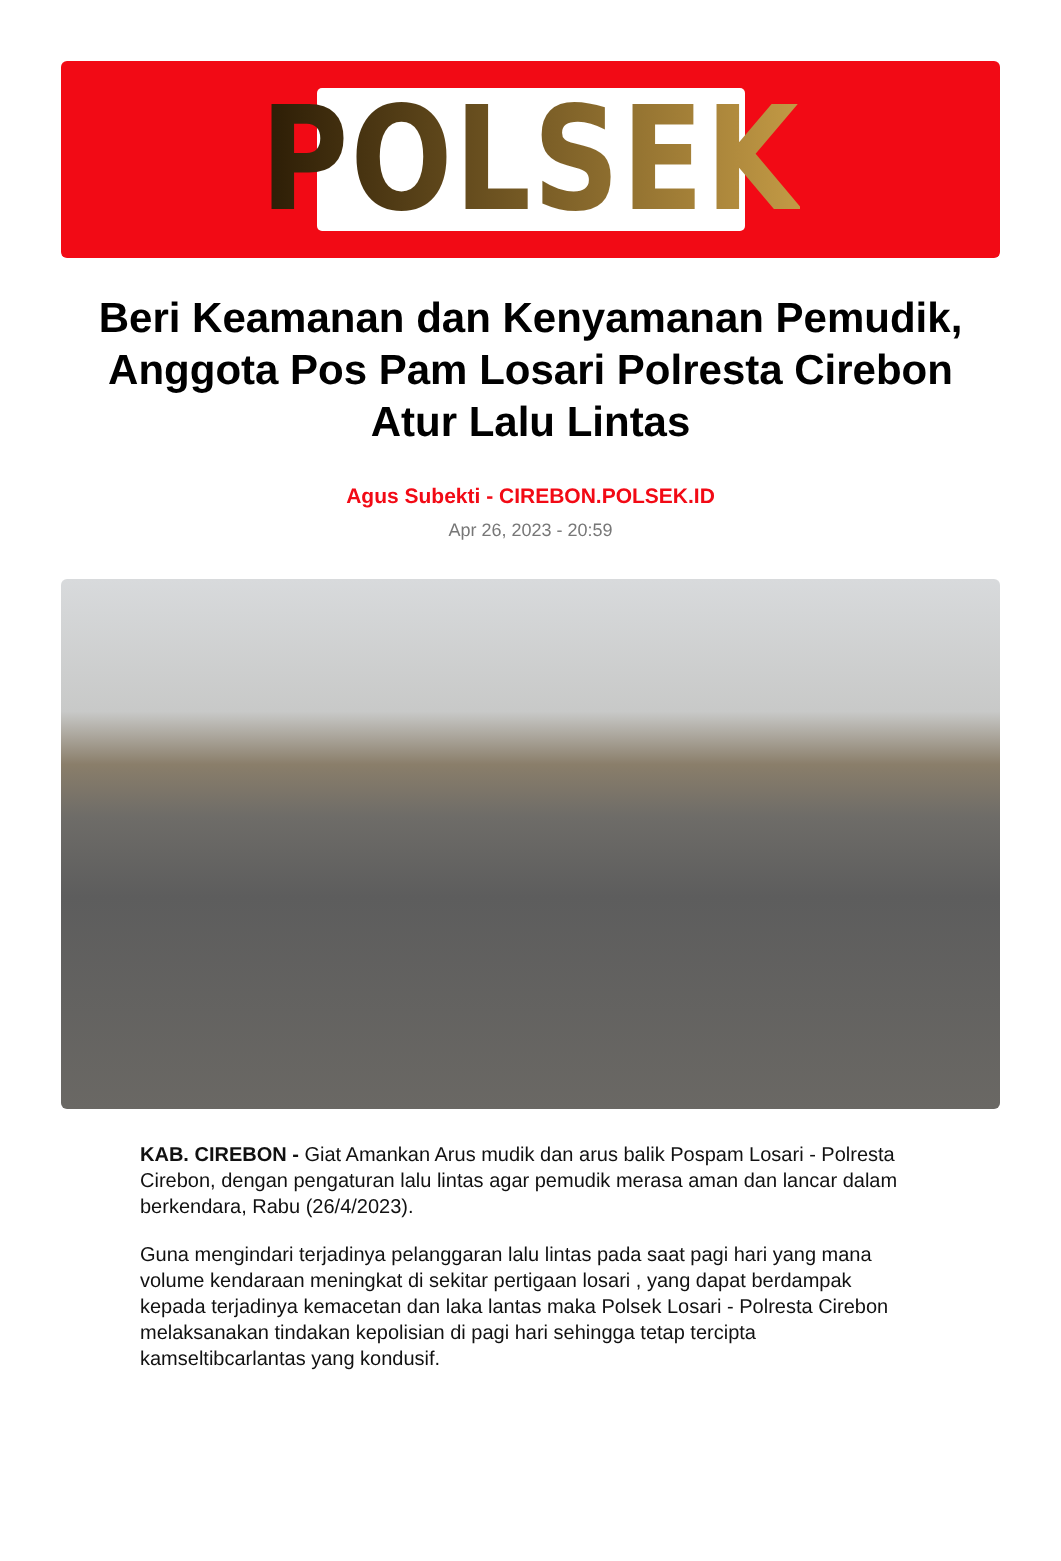POLSEK
Beri Keamanan dan Kenyamanan Pemudik, Anggota Pos Pam Losari Polresta Cirebon Atur Lalu Lintas
Agus Subekti - CIREBON.POLSEK.ID
Apr 26, 2023 - 20:59
KAB. CIREBON - Giat Amankan Arus mudik dan arus balik Pospam Losari - Polresta Cirebon, dengan pengaturan lalu lintas agar pemudik merasa aman dan lancar dalam berkendara, Rabu (26/4/2023).
Guna mengindari terjadinya pelanggaran lalu lintas pada saat pagi hari yang mana volume kendaraan meningkat di sekitar pertigaan losari , yang dapat berdampak kepada terjadinya kemacetan dan laka lantas maka Polsek Losari - Polresta Cirebon melaksanakan tindakan kepolisian di pagi hari sehingga tetap tercipta kamseltibcarlantas yang kondusif.